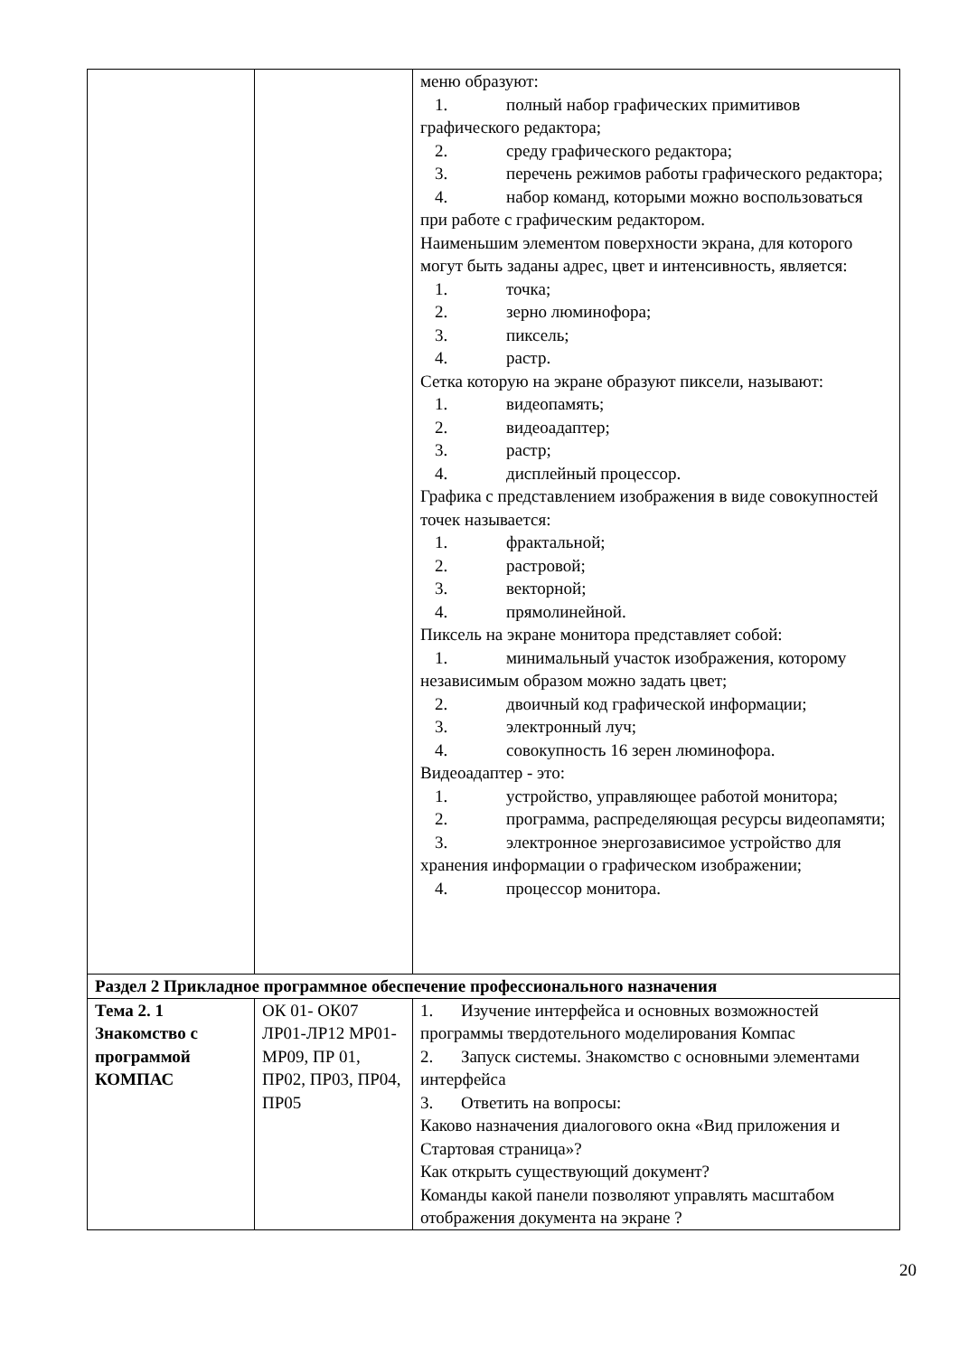| | | меню образуют: 1. полный набор графических примитивов графического редактора; 2. среду графического редактора; 3. перечень режимов работы графического редактора; 4. набор команд, которыми можно воспользоваться при работе с графическим редактором. Наименьшим элементом поверхности экрана, для которого могут быть заданы адрес, цвет и интенсивность, является: 1. точка; 2. зерно люминофора; 3. пиксель; 4. растр. Сетка которую на экране образуют пиксели, называют: 1. видеопамять; 2. видеоадаптер; 3. растр; 4. дисплейный процессор. Графика с представлением изображения в виде совокупностей точек называется: 1. фрактальной; 2. растровой; 3. векторной; 4. прямолинейной. Пиксель на экране монитора представляет собой: 1. минимальный участок изображения, которому независимым образом можно задать цвет; 2. двоичный код графической информации; 3. электронный луч; 4. совокупность 16 зерен люминофора. Видеоадаптер - это: 1. устройство, управляющее работой монитора; 2. программа, распределяющая ресурсы видеопамяти; 3. электронное энергозависимое устройство для хранения информации о графическом изображении; 4. процессор монитора. |
| Раздел 2 Прикладное программное обеспечение профессионального назначения | | |
| Тема 2. 1 Знакомство с программой КОМПАС | ОК 01- ОК07 ЛР01-ЛР12 МР01-МР09, ПР 01, ПР02, ПР03, ПР04, ПР05 | 1. Изучение интерфейса и основных возможностей программы твердотельного моделирования Компас 2. Запуск системы. Знакомство с основными элементами интерфейса 3. Ответить на вопросы: Каково назначения диалогового окна «Вид приложения и Стартовая страница»? Как открыть существующий документ? Команды какой панели позволяют управлять масштабом отображения документа на экране ? |
20